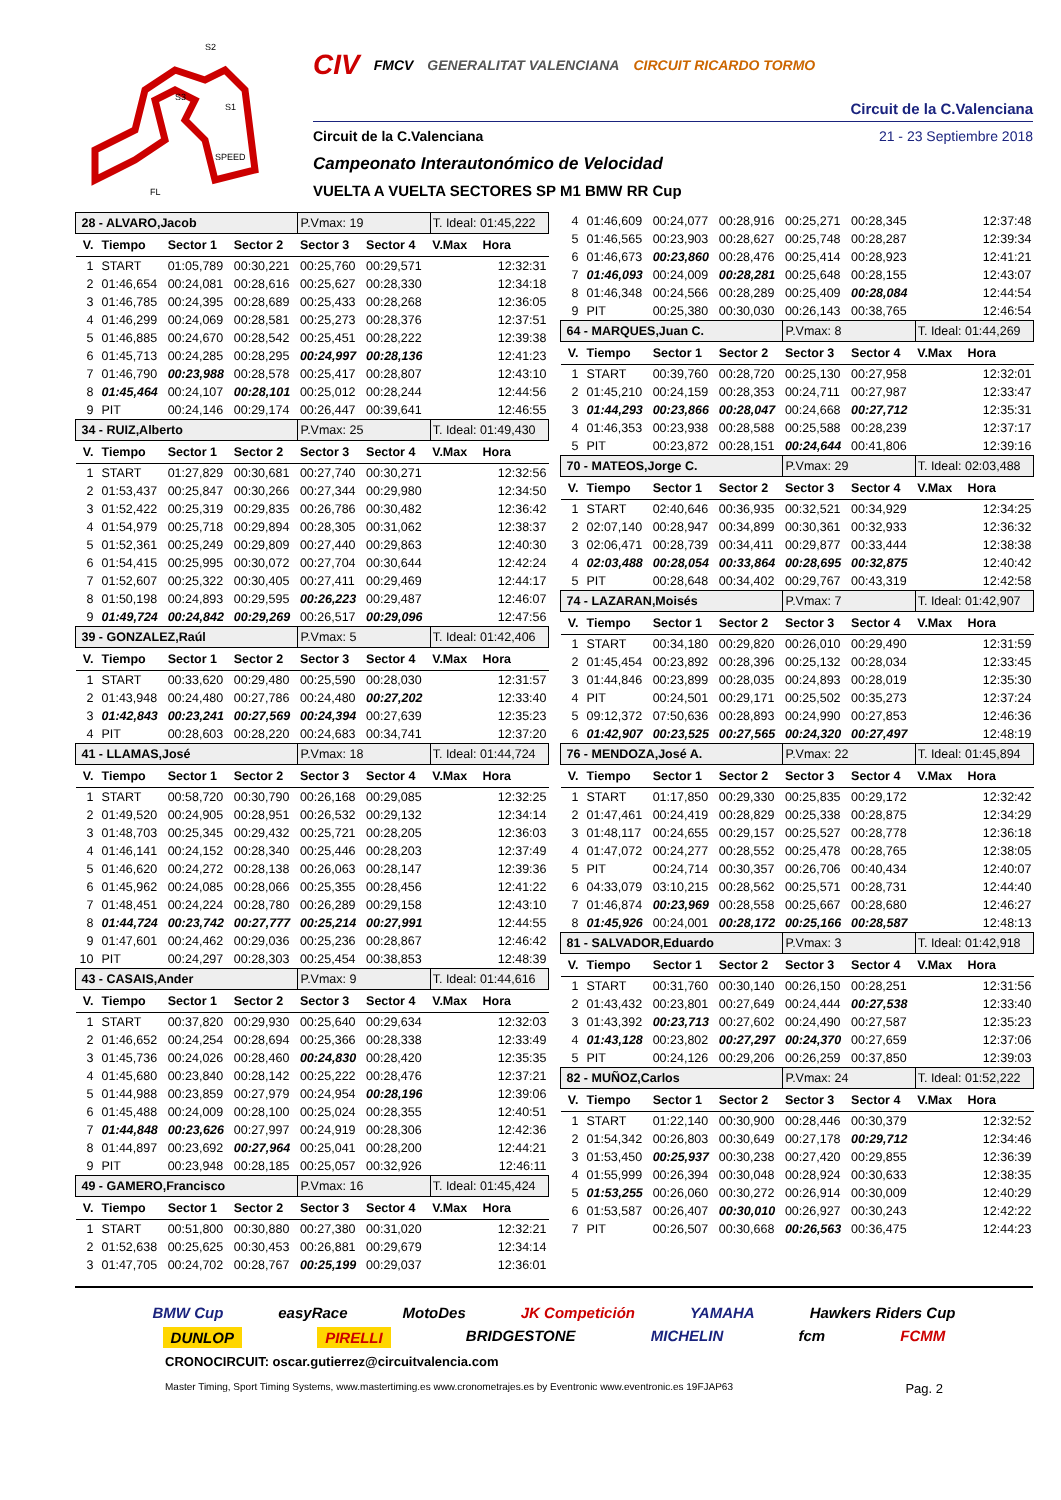SPEED
S1
S2
S3
FL
CIV FMCV GENERALITAT VALENCIANA CIRCUIT RICARDO TORMO
Circuit de la C.Valenciana
Circuit de la C.Valenciana 21 - 23 Septiembre 2018
Campeonato Interautonómico de Velocidad
VUELTA A VUELTA SECTORES SP M1 BMW RR Cup
| 28 - ALVARO,Jacob | | | | P.Vmax: 19 | | T. Ideal: 01:45,222 | |
| V. | Tiempo | Sector 1 | Sector 2 | Sector 3 | Sector 4 | V.Max | Hora |
| 1 | START | 01:05,789 | 00:30,221 | 00:25,760 | 00:29,571 | | 12:32:31 |
| 2 | 01:46,654 | 00:24,081 | 00:28,616 | 00:25,627 | 00:28,330 | | 12:34:18 |
| 3 | 01:46,785 | 00:24,395 | 00:28,689 | 00:25,433 | 00:28,268 | | 12:36:05 |
| 4 | 01:46,299 | 00:24,069 | 00:28,581 | 00:25,273 | 00:28,376 | | 12:37:51 |
| 5 | 01:46,885 | 00:24,670 | 00:28,542 | 00:25,451 | 00:28,222 | | 12:39:38 |
| 6 | 01:45,713 | 00:24,285 | 00:28,295 | 00:24,997 | 00:28,136 | | 12:41:23 |
| 7 | 01:46,790 | 00:23,988 | 00:28,578 | 00:25,417 | 00:28,807 | | 12:43:10 |
| 8 | 01:45,464 | 00:24,107 | 00:28,101 | 00:25,012 | 00:28,244 | | 12:44:56 |
| 9 | PIT | 00:24,146 | 00:29,174 | 00:26,447 | 00:39,641 | | 12:46:55 |
| 34 - RUIZ,Alberto | | | | P.Vmax: 25 | | T. Ideal: 01:49,430 | |
| V. | Tiempo | Sector 1 | Sector 2 | Sector 3 | Sector 4 | V.Max | Hora |
| 1 | START | 01:27,829 | 00:30,681 | 00:27,740 | 00:30,271 | | 12:32:56 |
| 2 | 01:53,437 | 00:25,847 | 00:30,266 | 00:27,344 | 00:29,980 | | 12:34:50 |
| 3 | 01:52,422 | 00:25,319 | 00:29,835 | 00:26,786 | 00:30,482 | | 12:36:42 |
| 4 | 01:54,979 | 00:25,718 | 00:29,894 | 00:28,305 | 00:31,062 | | 12:38:37 |
| 5 | 01:52,361 | 00:25,249 | 00:29,809 | 00:27,440 | 00:29,863 | | 12:40:30 |
| 6 | 01:54,415 | 00:25,995 | 00:30,072 | 00:27,704 | 00:30,644 | | 12:42:24 |
| 7 | 01:52,607 | 00:25,322 | 00:30,405 | 00:27,411 | 00:29,469 | | 12:44:17 |
| 8 | 01:50,198 | 00:24,893 | 00:29,595 | 00:26,223 | 00:29,487 | | 12:46:07 |
| 9 | 01:49,724 | 00:24,842 | 00:29,269 | 00:26,517 | 00:29,096 | | 12:47:56 |
| 39 - GONZALEZ,Raúl | | | | P.Vmax: 5 | | T. Ideal: 01:42,406 | |
| V. | Tiempo | Sector 1 | Sector 2 | Sector 3 | Sector 4 | V.Max | Hora |
| 1 | START | 00:33,620 | 00:29,480 | 00:25,590 | 00:28,030 | | 12:31:57 |
| 2 | 01:43,948 | 00:24,480 | 00:27,786 | 00:24,480 | 00:27,202 | | 12:33:40 |
| 3 | 01:42,843 | 00:23,241 | 00:27,569 | 00:24,394 | 00:27,639 | | 12:35:23 |
| 4 | PIT | 00:28,603 | 00:28,220 | 00:24,683 | 00:34,741 | | 12:37:20 |
| 41 - LLAMAS,José | | | | P.Vmax: 18 | | T. Ideal: 01:44,724 | |
| V. | Tiempo | Sector 1 | Sector 2 | Sector 3 | Sector 4 | V.Max | Hora |
| 1 | START | 00:58,720 | 00:30,790 | 00:26,168 | 00:29,085 | | 12:32:25 |
| 2 | 01:49,520 | 00:24,905 | 00:28,951 | 00:26,532 | 00:29,132 | | 12:34:14 |
| 3 | 01:48,703 | 00:25,345 | 00:29,432 | 00:25,721 | 00:28,205 | | 12:36:03 |
| 4 | 01:46,141 | 00:24,152 | 00:28,340 | 00:25,446 | 00:28,203 | | 12:37:49 |
| 5 | 01:46,620 | 00:24,272 | 00:28,138 | 00:26,063 | 00:28,147 | | 12:39:36 |
| 6 | 01:45,962 | 00:24,085 | 00:28,066 | 00:25,355 | 00:28,456 | | 12:41:22 |
| 7 | 01:48,451 | 00:24,224 | 00:28,780 | 00:26,289 | 00:29,158 | | 12:43:10 |
| 8 | 01:44,724 | 00:23,742 | 00:27,777 | 00:25,214 | 00:27,991 | | 12:44:55 |
| 9 | 01:47,601 | 00:24,462 | 00:29,036 | 00:25,236 | 00:28,867 | | 12:46:42 |
| 10 | PIT | 00:24,297 | 00:28,303 | 00:25,454 | 00:38,853 | | 12:48:39 |
| 43 - CASAIS,Ander | | | | P.Vmax: 9 | | T. Ideal: 01:44,616 | |
| V. | Tiempo | Sector 1 | Sector 2 | Sector 3 | Sector 4 | V.Max | Hora |
| 1 | START | 00:37,820 | 00:29,930 | 00:25,640 | 00:29,634 | | 12:32:03 |
| 2 | 01:46,652 | 00:24,254 | 00:28,694 | 00:25,366 | 00:28,338 | | 12:33:49 |
| 3 | 01:45,736 | 00:24,026 | 00:28,460 | 00:24,830 | 00:28,420 | | 12:35:35 |
| 4 | 01:45,680 | 00:23,840 | 00:28,142 | 00:25,222 | 00:28,476 | | 12:37:21 |
| 5 | 01:44,988 | 00:23,859 | 00:27,979 | 00:24,954 | 00:28,196 | | 12:39:06 |
| 6 | 01:45,488 | 00:24,009 | 00:28,100 | 00:25,024 | 00:28,355 | | 12:40:51 |
| 7 | 01:44,848 | 00:23,626 | 00:27,997 | 00:24,919 | 00:28,306 | | 12:42:36 |
| 8 | 01:44,897 | 00:23,692 | 00:27,964 | 00:25,041 | 00:28,200 | | 12:44:21 |
| 9 | PIT | 00:23,948 | 00:28,185 | 00:25,057 | 00:32,926 | | 12:46:11 |
| 49 - GAMERO,Francisco | | | | P.Vmax: 16 | | T. Ideal: 01:45,424 | |
| V. | Tiempo | Sector 1 | Sector 2 | Sector 3 | Sector 4 | V.Max | Hora |
| 1 | START | 00:51,800 | 00:30,880 | 00:27,380 | 00:31,020 | | 12:32:21 |
| 2 | 01:52,638 | 00:25,625 | 00:30,453 | 00:26,881 | 00:29,679 | | 12:34:14 |
| 3 | 01:47,705 | 00:24,702 | 00:28,767 | 00:25,199 | 00:29,037 | | 12:36:01 |
| 4 | 01:46,609 | 00:24,077 | 00:28,916 | 00:25,271 | 00:28,345 | | 12:37:48 |
| 5 | 01:46,565 | 00:23,903 | 00:28,627 | 00:25,748 | 00:28,287 | | 12:39:34 |
| 6 | 01:46,673 | 00:23,860 | 00:28,476 | 00:25,414 | 00:28,923 | | 12:41:21 |
| 7 | 01:46,093 | 00:24,009 | 00:28,281 | 00:25,648 | 00:28,155 | | 12:43:07 |
| 8 | 01:46,348 | 00:24,566 | 00:28,289 | 00:25,409 | 00:28,084 | | 12:44:54 |
| 9 | PIT | 00:25,380 | 00:30,030 | 00:26,143 | 00:38,765 | | 12:46:54 |
| 64 - MARQUES,Juan C. | | | | P.Vmax: 8 | | T. Ideal: 01:44,269 | |
| V. | Tiempo | Sector 1 | Sector 2 | Sector 3 | Sector 4 | V.Max | Hora |
| 1 | START | 00:39,760 | 00:28,720 | 00:25,130 | 00:27,958 | | 12:32:01 |
| 2 | 01:45,210 | 00:24,159 | 00:28,353 | 00:24,711 | 00:27,987 | | 12:33:47 |
| 3 | 01:44,293 | 00:23,866 | 00:28,047 | 00:24,668 | 00:27,712 | | 12:35:31 |
| 4 | 01:46,353 | 00:23,938 | 00:28,588 | 00:25,588 | 00:28,239 | | 12:37:17 |
| 5 | PIT | 00:23,872 | 00:28,151 | 00:24,644 | 00:41,806 | | 12:39:16 |
| 70 - MATEOS,Jorge C. | | | | P.Vmax: 29 | | T. Ideal: 02:03,488 | |
| V. | Tiempo | Sector 1 | Sector 2 | Sector 3 | Sector 4 | V.Max | Hora |
| 1 | START | 02:40,646 | 00:36,935 | 00:32,521 | 00:34,929 | | 12:34:25 |
| 2 | 02:07,140 | 00:28,947 | 00:34,899 | 00:30,361 | 00:32,933 | | 12:36:32 |
| 3 | 02:06,471 | 00:28,739 | 00:34,411 | 00:29,877 | 00:33,444 | | 12:38:38 |
| 4 | 02:03,488 | 00:28,054 | 00:33,864 | 00:28,695 | 00:32,875 | | 12:40:42 |
| 5 | PIT | 00:28,648 | 00:34,402 | 00:29,767 | 00:43,319 | | 12:42:58 |
| 74 - LAZARAN,Moisés | | | | P.Vmax: 7 | | T. Ideal: 01:42,907 | |
| V. | Tiempo | Sector 1 | Sector 2 | Sector 3 | Sector 4 | V.Max | Hora |
| 1 | START | 00:34,180 | 00:29,820 | 00:26,010 | 00:29,490 | | 12:31:59 |
| 2 | 01:45,454 | 00:23,892 | 00:28,396 | 00:25,132 | 00:28,034 | | 12:33:45 |
| 3 | 01:44,846 | 00:23,899 | 00:28,035 | 00:24,893 | 00:28,019 | | 12:35:30 |
| 4 | PIT | 00:24,501 | 00:29,171 | 00:25,502 | 00:35,273 | | 12:37:24 |
| 5 | 09:12,372 | 07:50,636 | 00:28,893 | 00:24,990 | 00:27,853 | | 12:46:36 |
| 6 | 01:42,907 | 00:23,525 | 00:27,565 | 00:24,320 | 00:27,497 | | 12:48:19 |
| 76 - MENDOZA,José A. | | | | P.Vmax: 22 | | T. Ideal: 01:45,894 | |
| V. | Tiempo | Sector 1 | Sector 2 | Sector 3 | Sector 4 | V.Max | Hora |
| 1 | START | 01:17,850 | 00:29,330 | 00:25,835 | 00:29,172 | | 12:32:42 |
| 2 | 01:47,461 | 00:24,419 | 00:28,829 | 00:25,338 | 00:28,875 | | 12:34:29 |
| 3 | 01:48,117 | 00:24,655 | 00:29,157 | 00:25,527 | 00:28,778 | | 12:36:18 |
| 4 | 01:47,072 | 00:24,277 | 00:28,552 | 00:25,478 | 00:28,765 | | 12:38:05 |
| 5 | PIT | 00:24,714 | 00:30,357 | 00:26,706 | 00:40,434 | | 12:40:07 |
| 6 | 04:33,079 | 03:10,215 | 00:28,562 | 00:25,571 | 00:28,731 | | 12:44:40 |
| 7 | 01:46,874 | 00:23,969 | 00:28,558 | 00:25,667 | 00:28,680 | | 12:46:27 |
| 8 | 01:45,926 | 00:24,001 | 00:28,172 | 00:25,166 | 00:28,587 | | 12:48:13 |
| 81 - SALVADOR,Eduardo | | | | P.Vmax: 3 | | T. Ideal: 01:42,918 | |
| V. | Tiempo | Sector 1 | Sector 2 | Sector 3 | Sector 4 | V.Max | Hora |
| 1 | START | 00:31,760 | 00:30,140 | 00:26,150 | 00:28,251 | | 12:31:56 |
| 2 | 01:43,432 | 00:23,801 | 00:27,649 | 00:24,444 | 00:27,538 | | 12:33:40 |
| 3 | 01:43,392 | 00:23,713 | 00:27,602 | 00:24,490 | 00:27,587 | | 12:35:23 |
| 4 | 01:43,128 | 00:23,802 | 00:27,297 | 00:24,370 | 00:27,659 | | 12:37:06 |
| 5 | PIT | 00:24,126 | 00:29,206 | 00:26,259 | 00:37,850 | | 12:39:03 |
| 82 - MUÑOZ,Carlos | | | | P.Vmax: 24 | | T. Ideal: 01:52,222 | |
| V. | Tiempo | Sector 1 | Sector 2 | Sector 3 | Sector 4 | V.Max | Hora |
| 1 | START | 01:22,140 | 00:30,900 | 00:28,446 | 00:30,379 | | 12:32:52 |
| 2 | 01:54,342 | 00:26,803 | 00:30,649 | 00:27,178 | 00:29,712 | | 12:34:46 |
| 3 | 01:53,450 | 00:25,937 | 00:30,238 | 00:27,420 | 00:29,855 | | 12:36:39 |
| 4 | 01:55,999 | 00:26,394 | 00:30,048 | 00:28,924 | 00:30,633 | | 12:38:35 |
| 5 | 01:53,255 | 00:26,060 | 00:30,272 | 00:26,914 | 00:30,009 | | 12:40:29 |
| 6 | 01:53,587 | 00:26,407 | 00:30,010 | 00:26,927 | 00:30,243 | | 12:42:22 |
| 7 | PIT | 00:26,507 | 00:30,668 | 00:26,563 | 00:36,475 | | 12:44:23 |
BMW Cup easyRace MotoDes JK Competición YAMAHA Hawkers Riders Cup
DUNLOP PIRELLI BRIDGESTONE MICHELIN fcm FCMM
CRONOCIRCUIT: oscar.gutierrez@circuitvalencia.com
Master Timing, Sport Timing Systems, www.mastertiming.es www.cronometrajes.es by Eventronic www.eventronic.es 19FJAP63 Pag. 2